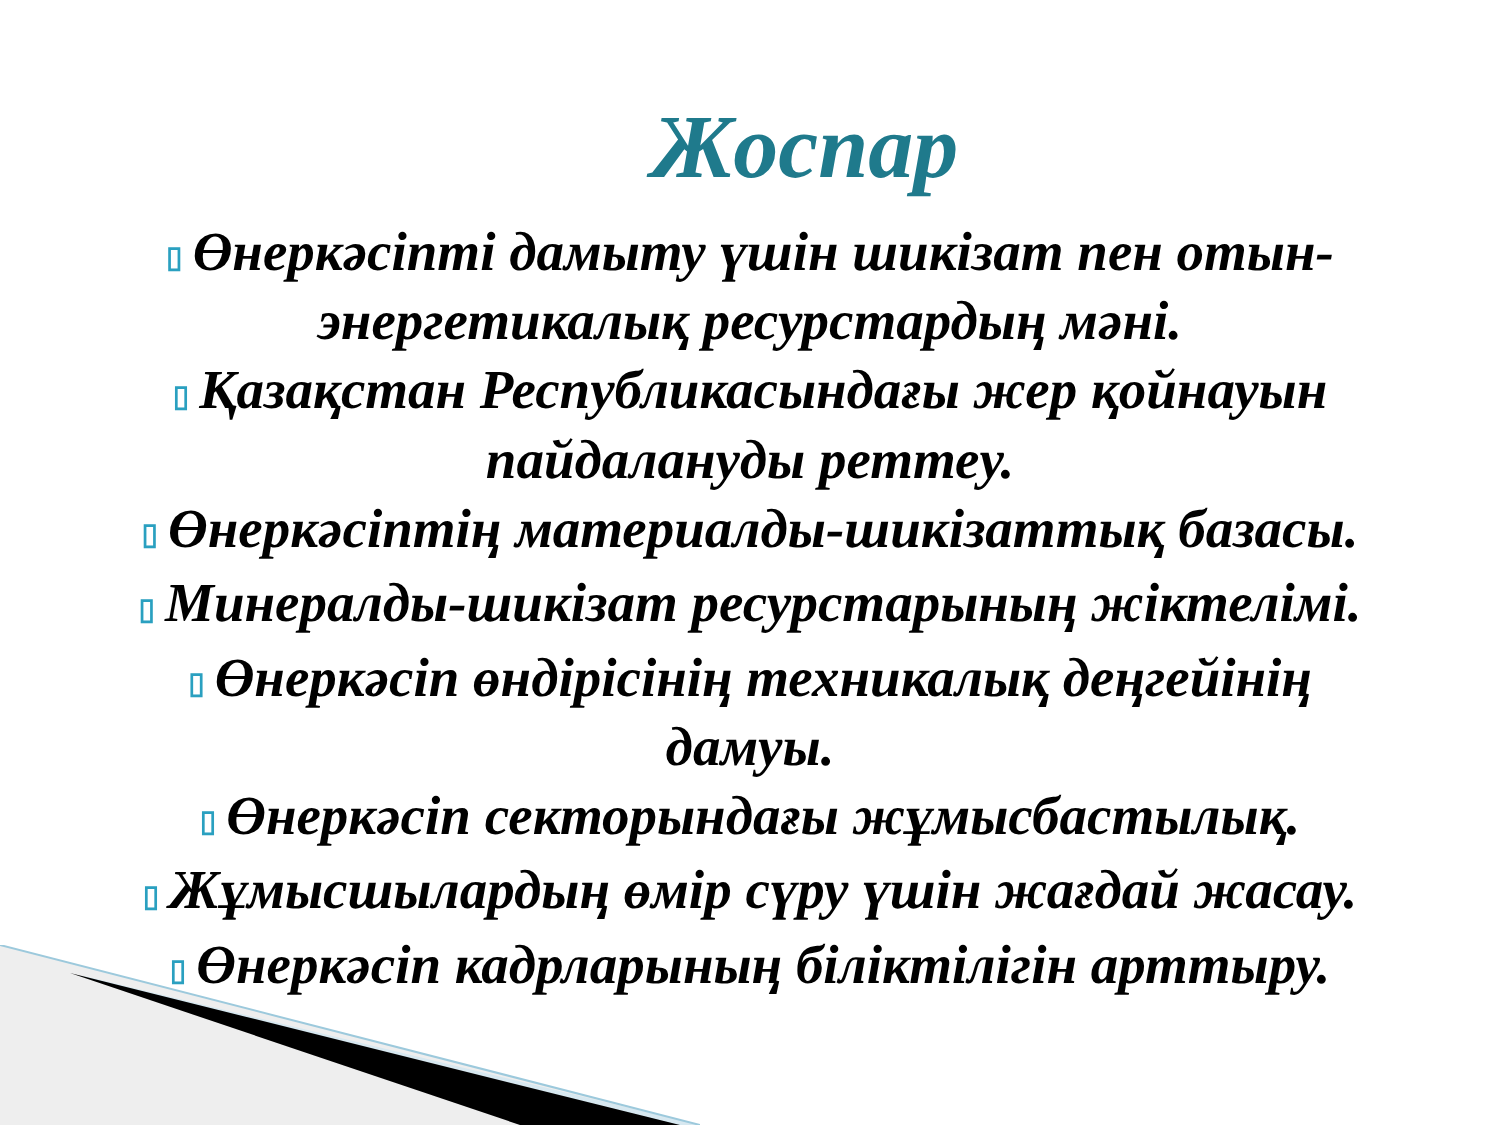Жоспар
▯ Өнеркәсіпті дамыту үшін шикізат пен отын-энергетикалық ресурстардың мәні.
▯ Қазақстан Республикасындағы жер қойнауын пайдалануды реттеу.
▯ Өнеркәсіптің материалды-шикізаттық базасы.
▯ Минералды-шикізат ресурстарының жіктелімі.
▯ Өнеркәсіп өндірісінің техникалық деңгейінің дамуы.
▯ Өнеркәсіп секторындағы жұмысбастылық.
▯ Жұмысшылардың өмір сүру үшін жағдай жасау.
▯ Өнеркәсіп кадрларының біліктілігін арттыру.